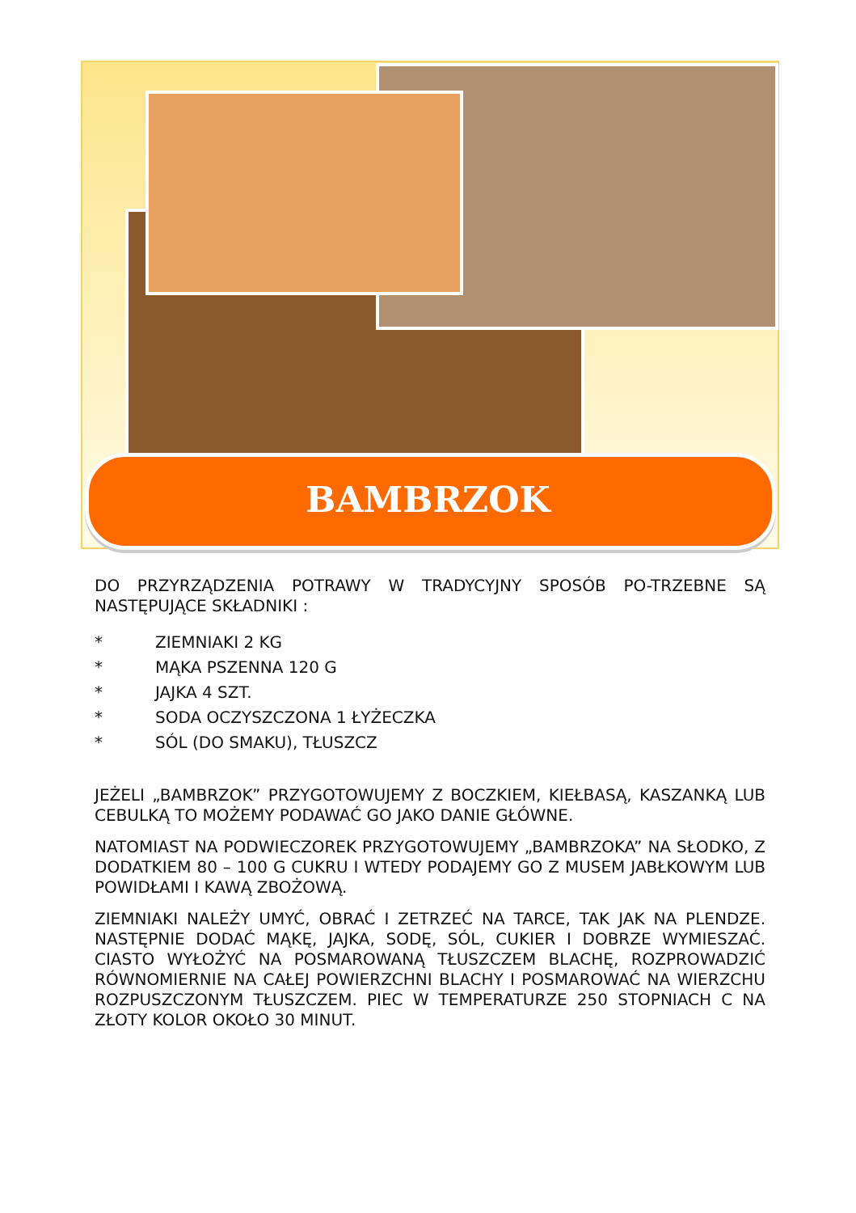BAMBRZOK
DO PRZYRZĄDZENIA POTRAWY W TRADYCYJNY SPOSÓB PO-TRZEBNE SĄ NASTĘPUJĄCE SKŁADNIKI :
* ZIEMNIAKI 2 KG
* MĄKA PSZENNA 120 G
* JAJKA 4 SZT.
* SODA OCZYSZCZONA 1 ŁYŻECZKA
* SÓL (DO SMAKU), TŁUSZCZ
JEŻELI „BAMBRZOK” PRZYGOTOWUJEMY Z BOCZKIEM, KIEŁBASĄ, KASZANKĄ LUB CEBULKĄ TO MOŻEMY PODAWAĆ GO JAKO DANIE GŁÓWNE.
NATOMIAST NA PODWIECZOREK PRZYGOTOWUJEMY „BAMBRZOKA” NA SŁODKO, Z DODATKIEM 80 – 100 G CUKRU I WTEDY PODAJEMY GO Z MUSEM JABŁKOWYM LUB POWIDŁAMI I KAWĄ ZBOŻOWĄ.
ZIEMNIAKI NALEŻY UMYĆ, OBRAĆ I ZETRZEĆ NA TARCE, TAK JAK NA PLENDZE. NASTĘPNIE DODAĆ MĄKĘ, JAJKA, SODĘ, SÓL, CUKIER I DOBRZE WYMIESZAĆ. CIASTO WYŁOŻYĆ NA POSMAROWANĄ TŁUSZCZEM BLACHĘ, ROZPROWADZIĆ RÓWNOMIERNIE NA CAŁEJ POWIERZCHNI BLACHY I POSMAROWAĆ NA WIERZCHU ROZPUSZCZONYM TŁUSZCZEM. PIEC W TEMPERATURZE 250 STOPNIACH C NA ZŁOTY KOLOR OKOŁO 30 MINUT.